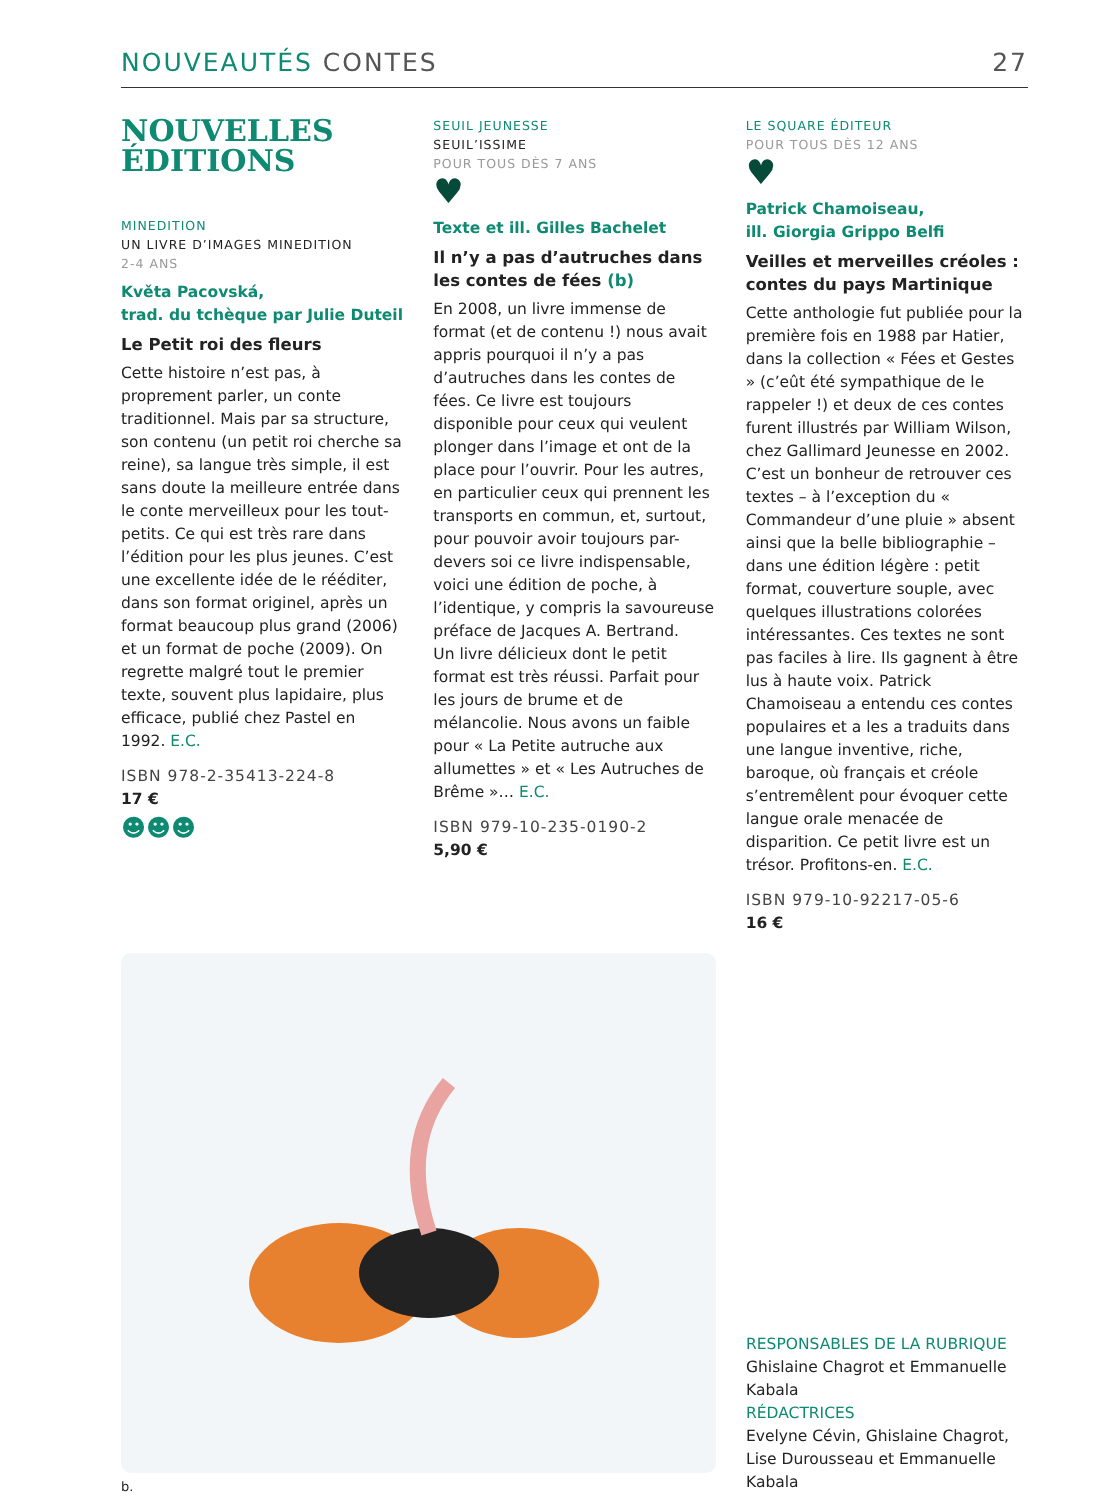NOUVEAUTÉS CONTES 27
NOUVELLES
ÉDITIONS
MINEDITION
UN LIVRE D’IMAGES MINEDITION
2-4 ANS
Květa Pacovská,
trad. du tchèque par Julie Duteil
Le Petit roi des fleurs
Cette histoire n’est pas, à proprement parler, un conte traditionnel. Mais par sa structure, son contenu (un petit roi cherche sa reine), sa langue très simple, il est sans doute la meilleure entrée dans le conte merveilleux pour les tout-petits. Ce qui est très rare dans l’édition pour les plus jeunes. C’est une excellente idée de le rééditer, dans son format originel, après un format beaucoup plus grand (2006) et un format de poche (2009). On regrette malgré tout le premier texte, souvent plus lapidaire, plus efficace, publié chez Pastel en 1992. E.C.
ISBN 978-2-35413-224-8
17 €
☻☻☻
SEUIL JEUNESSE
SEUIL’ISSIME
POUR TOUS DÈS 7 ANS
♥
Texte et ill. Gilles Bachelet
Il n’y a pas d’autruches dans les contes de fées (b)
En 2008, un livre immense de format (et de contenu !) nous avait appris pourquoi il n’y a pas d’autruches dans les contes de fées. Ce livre est toujours disponible pour ceux qui veulent plonger dans l’image et ont de la place pour l’ouvrir. Pour les autres, en particulier ceux qui prennent les transports en commun, et, surtout, pour pouvoir avoir toujours par-devers soi ce livre indispensable, voici une édition de poche, à l’identique, y compris la savoureuse préface de Jacques A. Bertrand.
Un livre délicieux dont le petit format est très réussi. Parfait pour les jours de brume et de mélancolie. Nous avons un faible pour « La Petite autruche aux allumettes » et « Les Autruches de Brême »… E.C.
ISBN 979-10-235-0190-2
5,90 €
LE SQUARE ÉDITEUR
POUR TOUS DÈS 12 ANS
♥
Patrick Chamoiseau,
ill. Giorgia Grippo Belfi
Veilles et merveilles créoles : contes du pays Martinique
Cette anthologie fut publiée pour la première fois en 1988 par Hatier, dans la collection « Fées et Gestes » (c’eût été sympathique de le rappeler !) et deux de ces contes furent illustrés par William Wilson, chez Gallimard Jeunesse en 2002. C’est un bonheur de retrouver ces textes – à l’exception du « Commandeur d’une pluie » absent ainsi que la belle bibliographie – dans une édition légère : petit format, couverture souple, avec quelques illustrations colorées intéressantes. Ces textes ne sont pas faciles à lire. Ils gagnent à être lus à haute voix. Patrick Chamoiseau a entendu ces contes populaires et a les a traduits dans une langue inventive, riche, baroque, où français et créole s’entremêlent pour évoquer cette langue orale menacée de disparition. Ce petit livre est un trésor. Profitons-en. E.C.
ISBN 979-10-92217-05-6
16 €
b.
RESPONSABLES DE LA RUBRIQUE
Ghislaine Chagrot et Emmanuelle Kabala
RÉDACTRICES
Evelyne Cévin, Ghislaine Chagrot, Lise Durousseau et Emmanuelle Kabala